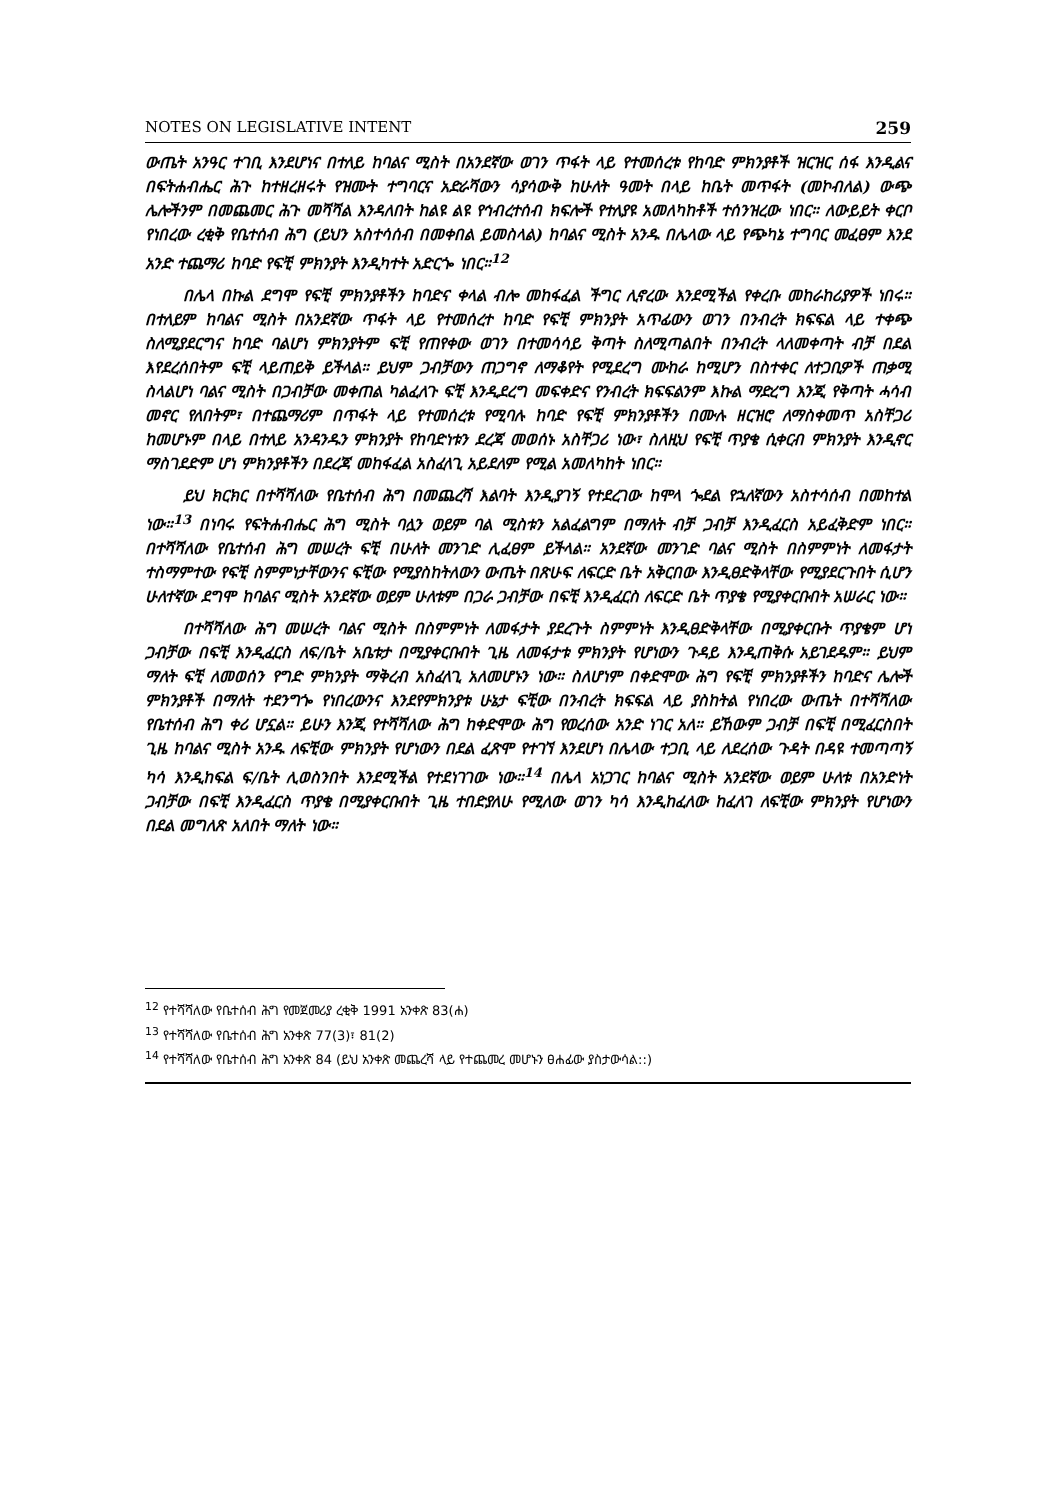NOTES ON LEGISLATIVE INTENT 259
ውጤት አንዓር ተገቢ እንደሆነና በተለይ ከባልና ሚስት በአንደኛው ወገን ጥፋት ላይ የተመሰረቱ የከባድ ምክንያቶች ዝርዝር ሰፋ እንዲልና በፍትሐብሔር ሕጉ ከተዘረዘሩት የዝሙት ተግባርና አድራሻውን ሳያሳውቅ ከሁለት ዓመት በላይ ከቤት መጥፋት (መኮብለል) ውጭ ሌሎችንም በመጨመር ሕጉ መሻሻል እንዳለበት ከልዩ ልዩ የኅብረተሰብ ክፍሎች የተለያዩ አመለካከቶች ተሰንዝረው ነበር። ለውይይት ቀርቦ የነበረው ረቂቅ የቤተሰብ ሕግ (ይህን አስተሳሰብ በመቀበል ይመስላል) ከባልና ሚስት አንዱ በሌላው ላይ የጭካኔ ተግባር መፈፀም እንደ አንድ ተጨማሪ ከባድ የፍቺ ምክንያት እንዲካተት አድርጐ ነበር።<sup>12</sup>
በሌላ በኩል ደግሞ የፍቺ ምክንያቶችን ከባድና ቀላል ብሎ መከፋፈል ችግር ሊኖረው እንደሚችል የቀረቡ መከራከሪያዎች ነበሩ። በተለይም ከባልና ሚስት በአንደኛው ጥፋት ላይ የተመሰረተ ከባድ የፍቺ ምክንያት አጥፊውን ወገን በንብረት ክፍፍል ላይ ተቀጭ ስለሚያደርግና ከባድ ባልሆነ ምክንያትም ፍቺ የጠየቀው ወገን በተመሳሳይ ቅጣት ስለሚጣልበት በንብረት ላለመቀጣት ብቻ በደል እየደረሰበትም ፍቺ ላይጠይቅ ይችላል። ይህም ጋብቻውን ጠጋግኖ ለማቆየት የሚደረግ ሙከራ ከሚሆን በስተቀር ለተጋቢዎች ጠቃሚ ስላልሆነ ባልና ሚስት በጋብቻው መቀጠል ካልፈለጉ ፍቺ እንዲደረግ መፍቀድና የንብረት ክፍፍልንም እኩል ማድረግ እንጂ የቅጣት ሓሳብ መኖር የለበትም፣ በተጨማሪም በጥፋት ላይ የተመሰረቱ የሚባሉ ከባድ የፍቺ ምክንያቶችን በሙሉ ዘርዝሮ ለማስቀመጥ አስቸጋሪ ከመሆኑም በላይ በተለይ አንዳንዱን ምክንያት የከባድነቱን ደረጃ መወሰኑ አስቸጋሪ ነው፣ ስለዚህ የፍቺ ጥያቄ ሲቀርብ ምክንያት እንዲኖር ማስገደድም ሆነ ምክንያቶችን በደረጃ መከፋፈል አስፈላጊ አይደለም የሚል አመለካከት ነበር።
ይህ ክርክር በተሻሻለው የቤተሰብ ሕግ በመጨረሻ እልባት እንዲያገኝ የተደረገው ከሞላ ጐደል የኋለኛውን አስተሳሰብ በመከተል ነው።<sup>13</sup> በነባሩ የፍትሐብሔር ሕግ ሚስት ባሏን ወይም ባል ሚስቱን አልፈልግም በማለት ብቻ ጋብቻ እንዲፈርስ አይፈቅድም ነበር። በተሻሻለው የቤተሰብ ሕግ መሠረት ፍቺ በሁለት መንገድ ሊፈፀም ይችላል። አንደኛው መንገድ ባልና ሚስት በስምምነት ለመፋታት ተስማምተው የፍቺ ስምምነታቸውንና ፍቺው የሚያስከትለውን ውጤት በጽሁፍ ለፍርድ ቤት አቅርበው እንዲፀድቅላቸው የሚያደርጉበት ሲሆን ሁለተኛው ደግሞ ከባልና ሚስት አንደኛው ወይም ሁለቱም በጋራ ጋብቻው በፍቺ እንዲፈርስ ለፍርድ ቤት ጥያቄ የሚያቀርቡበት አሠራር ነው።
በተሻሻለው ሕግ መሠረት ባልና ሚስት በስምምነት ለመፋታት ያደረጉት ስምምነት እንዲፀድቅላቸው በሚያቀርቡት ጥያቄም ሆነ ጋብቻው በፍቺ እንዲፈርስ ለፍ/ቤት አቤቱታ በሚያቀርቡበት ጊዜ ለመፋታቱ ምክንያት የሆነውን ጉዳይ እንዲጠቅሱ አይገደዱም። ይህም ማለት ፍቺ ለመወሰን የግድ ምክንያት ማቅረብ አስፈላጊ አለመሆኑን ነው። ስለሆነም በቀድሞው ሕግ የፍቺ ምክንያቶችን ከባድና ሌሎች ምክንያቶች በማለት ተደንግጐ የነበረውንና እንደየምክንያቱ ሁኔታ ፍቺው በንብረት ክፍፍል ላይ ያስከትል የነበረው ውጤት በተሻሻለው የቤተሰብ ሕግ ቀሪ ሆኗል። ይሁን እንጂ የተሻሻለው ሕግ ከቀድሞው ሕግ የወረሰው አንድ ነገር አለ። ይኸውም ጋብቻ በፍቺ በሚፈርስበት ጊዜ ከባልና ሚስት አንዱ ለፍቺው ምክንያት የሆነውን በደል ፈጽሞ የተገኘ እንደሆነ በሌላው ተጋቢ ላይ ለደረሰው ጉዳት በዳዩ ተመጣጣኝ ካሳ እንዲከፍል ፍ/ቤት ሊወስንበት እንደሚችል የተደነገገው ነው።<sup>14</sup> በሌላ አነጋገር ከባልና ሚስት አንደኛው ወይም ሁለቱ በአንድነት ጋብቻው በፍቺ እንዲፈርስ ጥያቄ በሚያቀርቡበት ጊዜ ተበድያለሁ የሚለው ወገን ካሳ እንዲከፈለው ከፈለገ ለፍቺው ምክንያት የሆነውን በደል መግለጽ አለበት ማለት ነው።
<sup>12</sup> የተሻሻለው የቤተሰብ ሕግ የመጀመሪያ ረቂቅ 1991 አንቀጽ 83(ሐ)
<sup>13</sup> የተሻሻለው የቤተሰብ ሕግ አንቀጽ 77(3)፣ 81(2)
<sup>14</sup> የተሻሻለው የቤተሰብ ሕግ አንቀጽ 84 (ይህ አንቀጽ መጨረሻ ላይ የተጨመረ መሆኑን ፀሐፊው ያስታውሳል::)